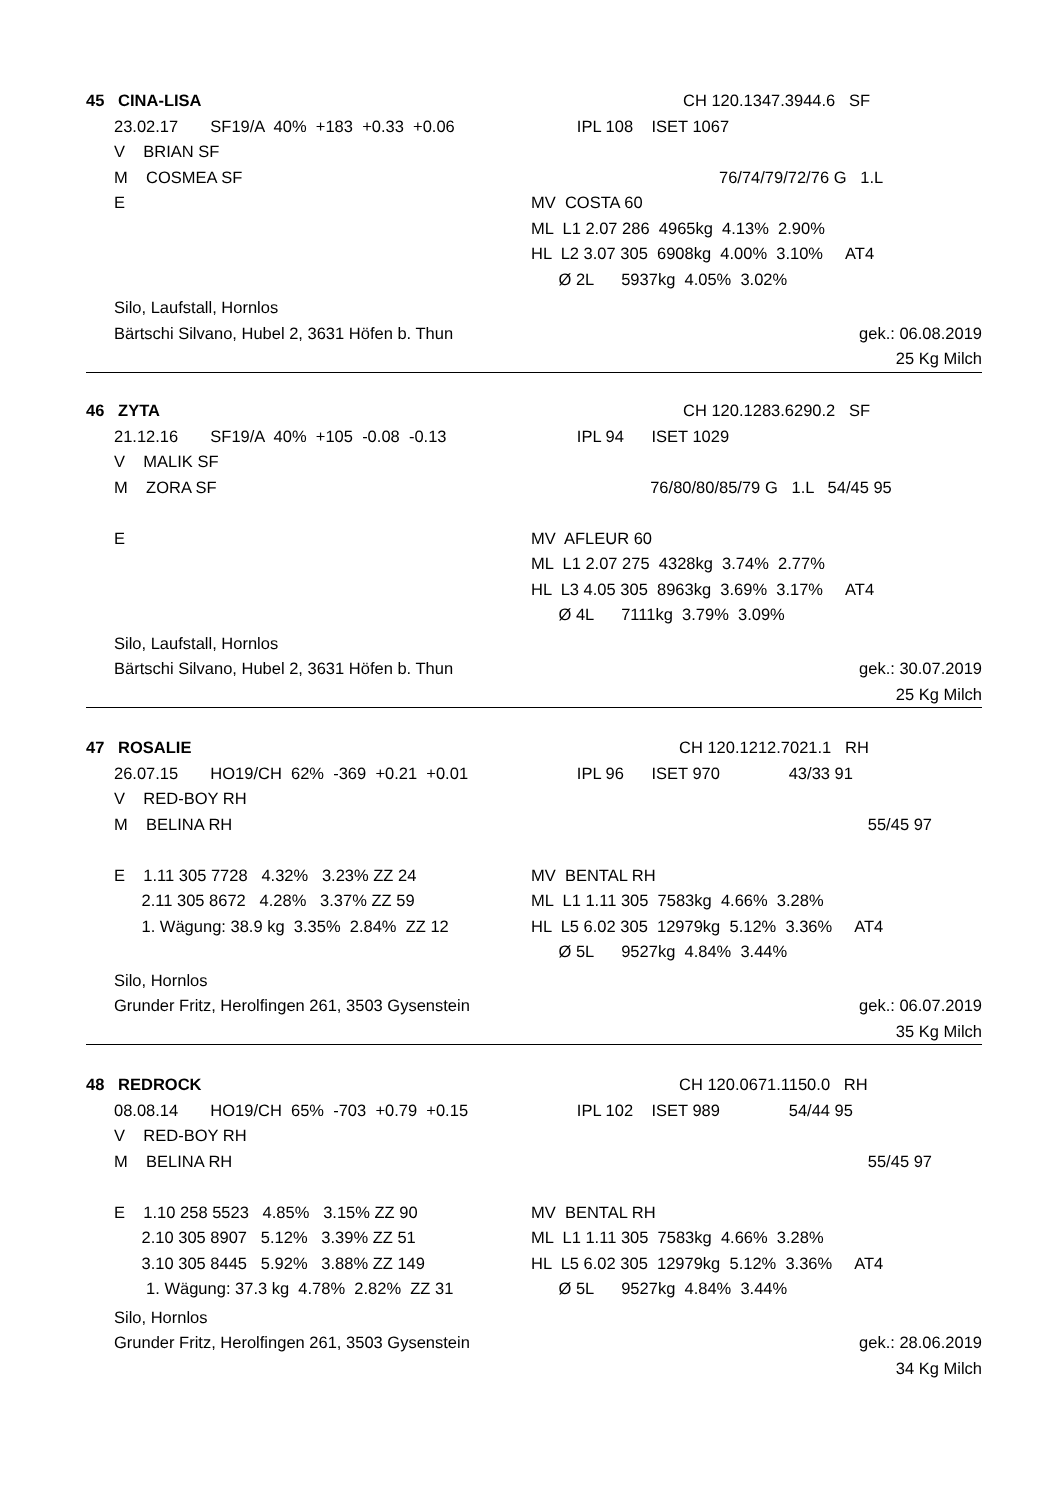45 CINA-LISA CH 120.1347.3944.6 SF
23.02.17 SF19/A 40% +183 +0.33 +0.06 IPL 108 ISET 1067
V BRIAN SF
M COSMEA SF 76/74/79/72/76 G 1.L
E MV COSTA 60
ML L1 2.07 286 4965kg 4.13% 2.90%
HL L2 3.07 305 6908kg 4.00% 3.10% AT4
Ø 2L 5937kg 4.05% 3.02%
Silo, Laufstall, Hornlos
Bärtschi Silvano, Hubel 2, 3631 Höfen b. Thun gek.: 06.08.2019
25 Kg Milch
46 ZYTA CH 120.1283.6290.2 SF
21.12.16 SF19/A 40% +105 -0.08 -0.13 IPL 94 ISET 1029
V MALIK SF
M ZORA SF 76/80/80/85/79 G 1.L 54/45 95
E MV AFLEUR 60
ML L1 2.07 275 4328kg 3.74% 2.77%
HL L3 4.05 305 8963kg 3.69% 3.17% AT4
Ø 4L 7111kg 3.79% 3.09%
Silo, Laufstall, Hornlos
Bärtschi Silvano, Hubel 2, 3631 Höfen b. Thun gek.: 30.07.2019
25 Kg Milch
47 ROSALIE CH 120.1212.7021.1 RH
26.07.15 HO19/CH 62% -369 +0.21 +0.01 IPL 96 ISET 970 43/33 91
V RED-BOY RH
M BELINA RH 55/45 97
E 1.11 305 7728 4.32% 3.23% ZZ 24 MV BENTAL RH
2.11 305 8672 4.28% 3.37% ZZ 59 ML L1 1.11 305 7583kg 4.66% 3.28%
1. Wägung: 38.9 kg 3.35% 2.84% ZZ 12 HL L5 6.02 305 12979kg 5.12% 3.36% AT4
Ø 5L 9527kg 4.84% 3.44%
Silo, Hornlos
Grunder Fritz, Herolfingen 261, 3503 Gysenstein gek.: 06.07.2019
35 Kg Milch
48 REDROCK CH 120.0671.1150.0 RH
08.08.14 HO19/CH 65% -703 +0.79 +0.15 IPL 102 ISET 989 54/44 95
V RED-BOY RH
M BELINA RH 55/45 97
E 1.10 258 5523 4.85% 3.15% ZZ 90 MV BENTAL RH
2.10 305 8907 5.12% 3.39% ZZ 51 ML L1 1.11 305 7583kg 4.66% 3.28%
3.10 305 8445 5.92% 3.88% ZZ 149 HL L5 6.02 305 12979kg 5.12% 3.36% AT4
1. Wägung: 37.3 kg 4.78% 2.82% ZZ 31 Ø 5L 9527kg 4.84% 3.44%
Silo, Hornlos
Grunder Fritz, Herolfingen 261, 3503 Gysenstein gek.: 28.06.2019
34 Kg Milch